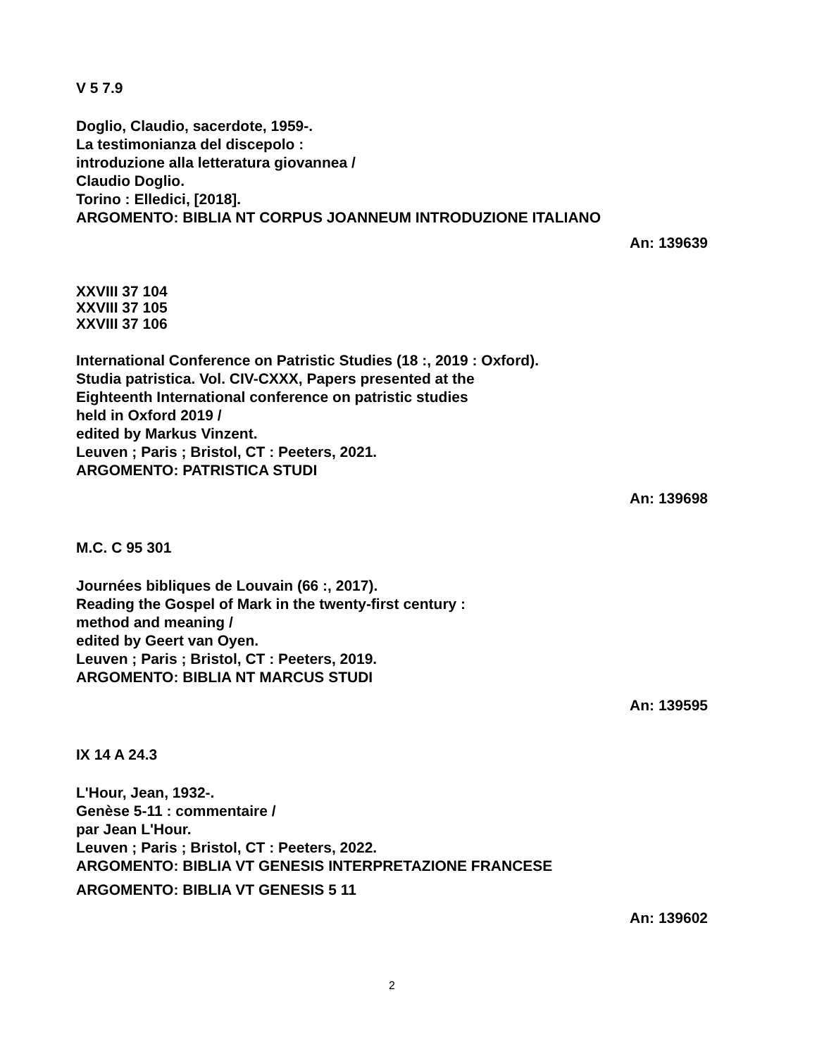V 5 7.9
Doglio, Claudio, sacerdote, 1959-.
La testimonianza del discepolo :
introduzione alla letteratura giovannea /
Claudio Doglio.
Torino : Elledici, [2018].
ARGOMENTO: BIBLIA NT CORPUS JOANNEUM INTRODUZIONE ITALIANO
An: 139639
XXVIII 37 104
XXVIII 37 105
XXVIII 37 106
International Conference on Patristic Studies (18 :, 2019 : Oxford).
Studia patristica. Vol. CIV-CXXX, Papers presented at the
Eighteenth International conference on patristic studies
held in Oxford 2019 /
edited by Markus Vinzent.
Leuven ; Paris ; Bristol, CT : Peeters, 2021.
ARGOMENTO: PATRISTICA STUDI
An: 139698
M.C. C 95 301
Journées bibliques de Louvain (66 :, 2017).
Reading the Gospel of Mark in the twenty-first century :
method and meaning /
edited by Geert van Oyen.
Leuven ; Paris ; Bristol, CT : Peeters, 2019.
ARGOMENTO: BIBLIA NT MARCUS STUDI
An: 139595
IX 14 A 24.3
L'Hour, Jean, 1932-.
Genèse 5-11 : commentaire /
par Jean L'Hour.
Leuven ; Paris ; Bristol, CT : Peeters, 2022.
ARGOMENTO: BIBLIA VT GENESIS INTERPRETAZIONE FRANCESE
ARGOMENTO: BIBLIA VT GENESIS 5 11
An: 139602
2